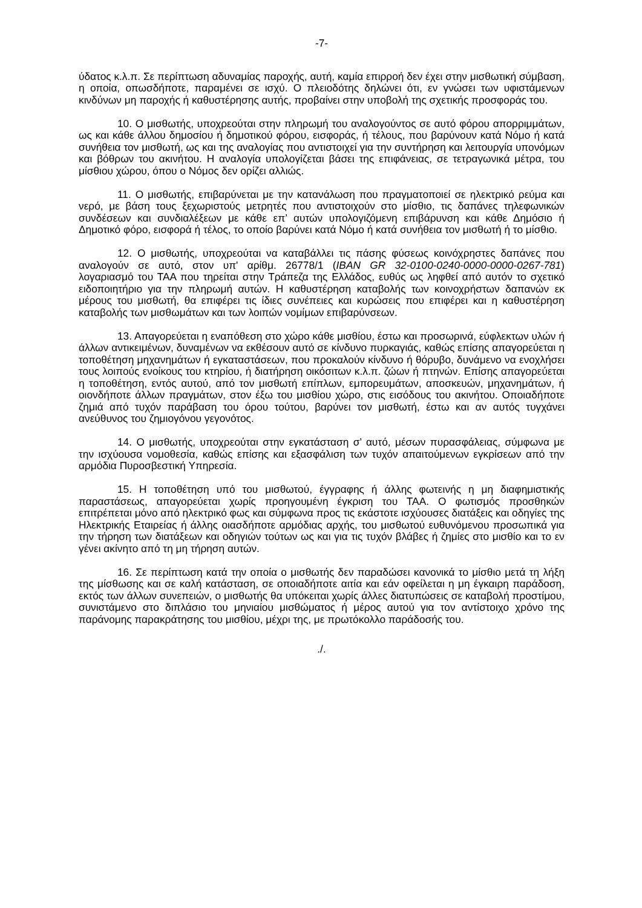-7-
ύδατος κ.λ.π. Σε περίπτωση αδυναμίας παροχής, αυτή, καμία επιρροή δεν έχει στην μισθωτική σύμβαση, η οποία, οπωσδήποτε, παραμένει σε ισχύ. Ο πλειοδότης δηλώνει ότι, εν γνώσει των υφιστάμενων κινδύνων μη παροχής ή καθυστέρησης αυτής, προβαίνει στην υποβολή της σχετικής προσφοράς του.
10. Ο μισθωτής, υποχρεούται στην πληρωμή του αναλογούντος σε αυτό φόρου απορριμμάτων, ως και κάθε άλλου δημοσίου ή δημοτικού φόρου, εισφοράς, ή τέλους, που βαρύνουν κατά Νόμο ή κατά συνήθεια τον μισθωτή, ως και της αναλογίας που αντιστοιχεί για την συντήρηση και λειτουργία υπονόμων και βόθρων του ακινήτου. Η αναλογία υπολογίζεται βάσει της επιφάνειας, σε τετραγωνικά μέτρα, του μίσθιου χώρου, όπου ο Νόμος δεν ορίζει αλλιώς.
11. Ο μισθωτής, επιβαρύνεται με την κατανάλωση που πραγματοποιεί σε ηλεκτρικό ρεύμα και νερό, με βάση τους ξεχωριστούς μετρητές που αντιστοιχούν στο μίσθιο, τις δαπάνες τηλεφωνικών συνδέσεων και συνδιαλέξεων με κάθε επ’ αυτών υπολογιζόμενη επιβάρυνση και κάθε Δημόσιο ή Δημοτικό φόρο, εισφορά ή τέλος, το οποίο βαρύνει κατά Νόμο ή κατά συνήθεια τον μισθωτή ή το μίσθιο.
12. Ο μισθωτής, υποχρεούται να καταβάλλει τις πάσης φύσεως κοινόχρηστες δαπάνες που αναλογούν σε αυτό, στον υπ' αρίθμ. 26778/1 (IBAN GR 32-0100-0240-0000-0000-0267-781) λογαριασμό του ΤΑΑ που τηρείται στην Τράπεζα της Ελλάδος, ευθύς ως ληφθεί από αυτόν το σχετικό ειδοποιητήριο για την πληρωμή αυτών. Η καθυστέρηση καταβολής των κοινοχρήστων δαπανών εκ μέρους του μισθωτή, θα επιφέρει τις ίδιες συνέπειες και κυρώσεις που επιφέρει και η καθυστέρηση καταβολής των μισθωμάτων και των λοιπών νομίμων επιβαρύνσεων.
13. Απαγορεύεται η εναπόθεση στο χώρο κάθε μισθίου, έστω και προσωρινά, εύφλεκτων υλών ή άλλων αντικειμένων, δυναμένων να εκθέσουν αυτό σε κίνδυνο πυρκαγιάς, καθώς επίσης απαγορεύεται η τοποθέτηση μηχανημάτων ή εγκαταστάσεων, που προκαλούν κίνδυνο ή θόρυβο, δυνάμενο να ενοχλήσει τους λοιπούς ενοίκους του κτηρίου, ή διατήρηση οικόσιτων κ.λ.π. ζώων ή πτηνών. Επίσης απαγορεύεται η τοποθέτηση, εντός αυτού, από τον μισθωτή επίπλων, εμπορευμάτων, αποσκευών, μηχανημάτων, ή οιονδήποτε άλλων πραγμάτων, στον έξω του μισθίου χώρο, στις εισόδους του ακινήτου. Οποιαδήποτε ζημιά από τυχόν παράβαση του όρου τούτου, βαρύνει τον μισθωτή, έστω και αν αυτός τυγχάνει ανεύθυνος του ζημιογόνου γεγονότος.
14. Ο μισθωτής, υποχρεούται στην εγκατάσταση σ’ αυτό, μέσων πυρασφάλειας, σύμφωνα με την ισχύουσα νομοθεσία, καθώς επίσης και εξασφάλιση των τυχόν απαιτούμενων εγκρίσεων από την αρμόδια Πυροσβεστική Υπηρεσία.
15. Η τοποθέτηση υπό του μισθωτού, έγγραφης ή άλλης φωτεινής η μη διαφημιστικής παραστάσεως, απαγορεύεται χωρίς προηγουμένη έγκριση του ΤΑΑ. Ο φωτισμός προσθηκών επιτρέπεται μόνο από ηλεκτρικό φως και σύμφωνα προς τις εκάστοτε ισχύουσες διατάξεις και οδηγίες της Ηλεκτρικής Εταιρείας ή άλλης οιασδήποτε αρμόδιας αρχής, του μισθωτού ευθυνόμενου προσωπικά για την τήρηση των διατάξεων και οδηγιών τούτων ως και για τις τυχόν βλάβες ή ζημίες στο μισθίο και το εν γένει ακίνητο από τη μη τήρηση αυτών.
16. Σε περίπτωση κατά την οποία ο μισθωτής δεν παραδώσει κανονικά το μίσθιο μετά τη λήξη της μίσθωσης και σε καλή κατάσταση, σε οποιαδήποτε αιτία και εάν οφείλεται η μη έγκαιρη παράδοση, εκτός των άλλων συνεπειών, ο μισθωτής θα υπόκειται χωρίς άλλες διατυπώσεις σε καταβολή προστίμου, συνιστάμενο στο διπλάσιο του μηνιαίου μισθώματος ή μέρος αυτού για τον αντίστοιχο χρόνο της παράνομης παρακράτησης του μισθίου, μέχρι της, με πρωτόκολλο παράδοσής του.
./.